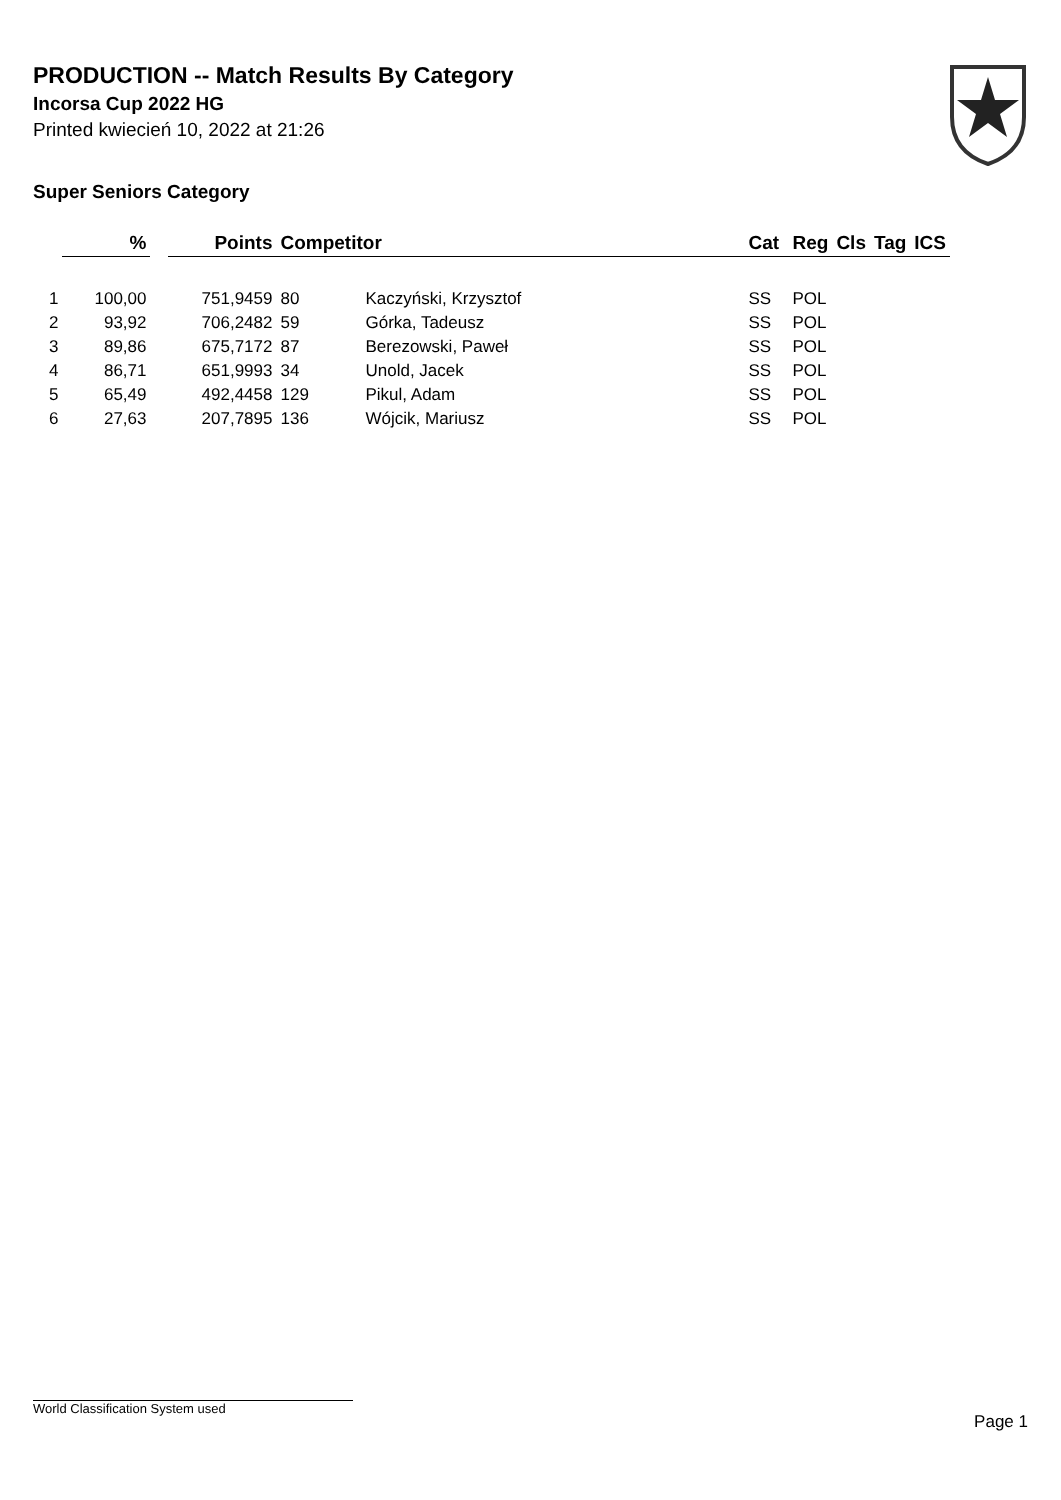PRODUCTION -- Match Results By Category
Incorsa Cup 2022 HG
Printed kwiecień 10, 2022 at 21:26
Super Seniors Category
| | % | | Points | Competitor | | Cat | Reg | Cls | Tag | ICS |
| --- | --- | --- | --- | --- | --- | --- | --- | --- | --- | --- |
| 1 | 100,00 | | 751,9459 | 80 | Kaczyński, Krzysztof | SS | POL | | | |
| 2 | 93,92 | | 706,2482 | 59 | Górka, Tadeusz | SS | POL | | | |
| 3 | 89,86 | | 675,7172 | 87 | Berezowski, Paweł | SS | POL | | | |
| 4 | 86,71 | | 651,9993 | 34 | Unold, Jacek | SS | POL | | | |
| 5 | 65,49 | | 492,4458 | 129 | Pikul, Adam | SS | POL | | | |
| 6 | 27,63 | | 207,7895 | 136 | Wójcik, Mariusz | SS | POL | | | |
World Classification System used
Page 1